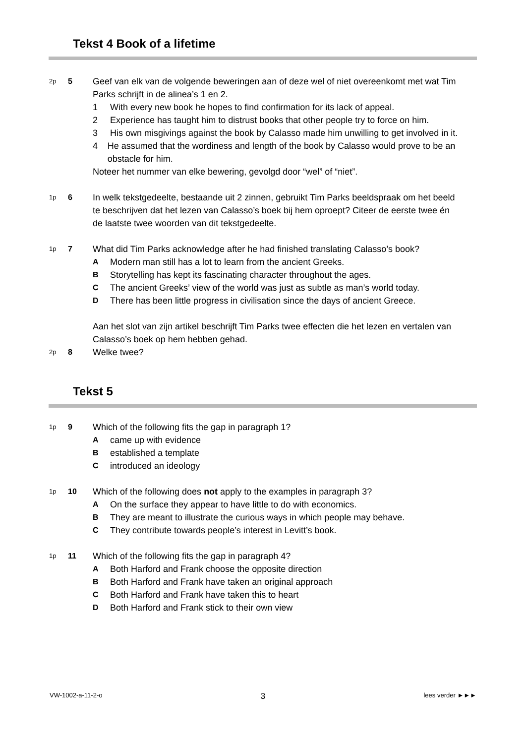Tekst 4 Book of a lifetime
2p
5 Geef van elk van de volgende beweringen aan of deze wel of niet overeenkomt met wat Tim Parks schrijft in de alinea’s 1 en 2.
1 With every new book he hopes to find confirmation for its lack of appeal.
2 Experience has taught him to distrust books that other people try to force on him.
3 His own misgivings against the book by Calasso made him unwilling to get involved in it.
4 He assumed that the wordiness and length of the book by Calasso would prove to be an obstacle for him.
Noteer het nummer van elke bewering, gevolgd door “wel” of “niet”.
1p
6 In welk tekstgedeelte, bestaande uit 2 zinnen, gebruikt Tim Parks beeldspraak om het beeld te beschrijven dat het lezen van Calasso’s boek bij hem oproept? Citeer de eerste twee én de laatste twee woorden van dit tekstgedeelte.
1p
7 What did Tim Parks acknowledge after he had finished translating Calasso’s book?
A Modern man still has a lot to learn from the ancient Greeks.
B Storytelling has kept its fascinating character throughout the ages.
C The ancient Greeks’ view of the world was just as subtle as man’s world today.
D There has been little progress in civilisation since the days of ancient Greece.
Aan het slot van zijn artikel beschrijft Tim Parks twee effecten die het lezen en vertalen van Calasso’s boek op hem hebben gehad.
2p
8 Welke twee?
Tekst 5
1p
9 Which of the following fits the gap in paragraph 1?
Acame up with evidence
Bestablished a template
Cintroduced an ideology
1p
10 Which of the following does not apply to the examples in paragraph 3?
A On the surface they appear to have little to do with economics.
B They are meant to illustrate the curious ways in which people may behave.
C They contribute towards people’s interest in Levitt’s book.
1p
11 Which of the following fits the gap in paragraph 4?
A Both Harford and Frank choose the opposite direction
B Both Harford and Frank have taken an original approach
C Both Harford and Frank have taken this to heart
D Both Harford and Frank stick to their own view
VW-1002-a-11-2-o 3 lees verder ►►►